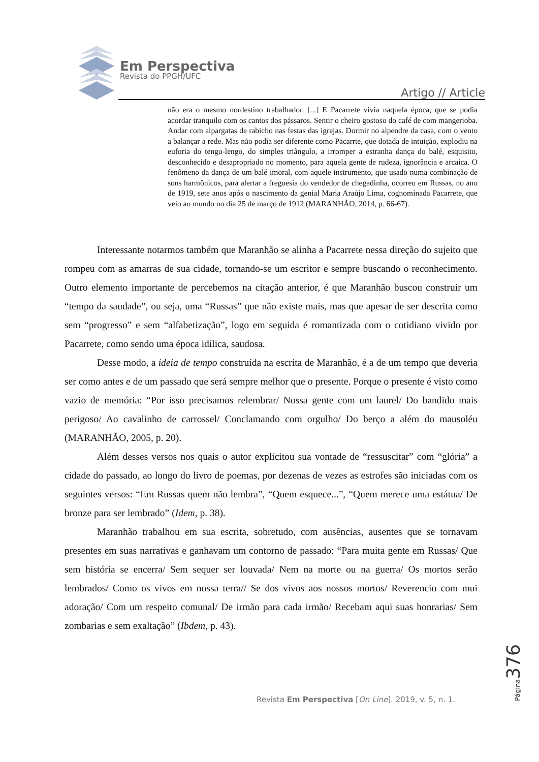Em Perspectiva
Revista do PPGH/UFC
Artigo // Article
não era o mesmo nordestino trabalhador. [...] E Pacarrete vivia naquela época, que se podia acordar tranquilo com os cantos dos pássaros. Sentir o cheiro gostoso do café de com mangerioba. Andar com alpargatas de rabicho nas festas das igrejas. Dormir no alpendre da casa, com o vento a balançar a rede. Mas não podia ser diferente como Pacarrte, que dotada de intuição, explodiu na euforia do tengo-lengo, do simples triângulo, a irromper a estranha dança do balé, esquisito, desconhecido e desapropriado no momento, para aquela gente de rudeza, ignorância e arcaica. O fenômeno da dança de um balé imoral, com aquele instrumento, que usado numa combinação de sons harmônicos, para alertar a freguesia do vendedor de chegadinha, ocorreu em Russas, no ano de 1919, sete anos após o nascimento da genial Maria Araújo Lima, cognominada Pacarrete, que veio ao mundo no dia 25 de março de 1912 (MARANHÃO, 2014, p. 66-67).
Interessante notarmos também que Maranhão se alinha a Pacarrete nessa direção do sujeito que rompeu com as amarras de sua cidade, tornando-se um escritor e sempre buscando o reconhecimento. Outro elemento importante de percebemos na citação anterior, é que Maranhão buscou construir um “tempo da saudade”, ou seja, uma “Russas” que não existe mais, mas que apesar de ser descrita como sem “progresso” e sem “alfabetização”, logo em seguida é romantizada com o cotidiano vivido por Pacarrete, como sendo uma época idílica, saudosa.
Desse modo, a ideia de tempo construída na escrita de Maranhão, é a de um tempo que deveria ser como antes e de um passado que será sempre melhor que o presente. Porque o presente é visto como vazio de memória: “Por isso precisamos relembrar/ Nossa gente com um laurel/ Do bandido mais perigoso/ Ao cavalinho de carrossel/ Conclamando com orgulho/ Do berço a além do mausoléu (MARANHÃO, 2005, p. 20).
Além desses versos nos quais o autor explicitou sua vontade de “ressuscitar” com “glória” a cidade do passado, ao longo do livro de poemas, por dezenas de vezes as estrofes são iniciadas com os seguintes versos: “Em Russas quem não lembra”, “Quem esquece...”, “Quem merece uma estátua/ De bronze para ser lembrado” (Idem, p. 38).
Maranhão trabalhou em sua escrita, sobretudo, com ausências, ausentes que se tornavam presentes em suas narrativas e ganhavam um contorno de passado: “Para muita gente em Russas/ Que sem história se encerra/ Sem sequer ser louvada/ Nem na morte ou na guerra/ Os mortos serão lembrados/ Como os vivos em nossa terra// Se dos vivos aos nossos mortos/ Reverencio com mui adoração/ Com um respeito comunal/ De irmão para cada irmão/ Recebam aqui suas honrarias/ Sem zombarias e sem exaltação” (Ibdem, p. 43).
Página 376
Revista Em Perspectiva [On Line]. 2019, v. 5, n. 1.